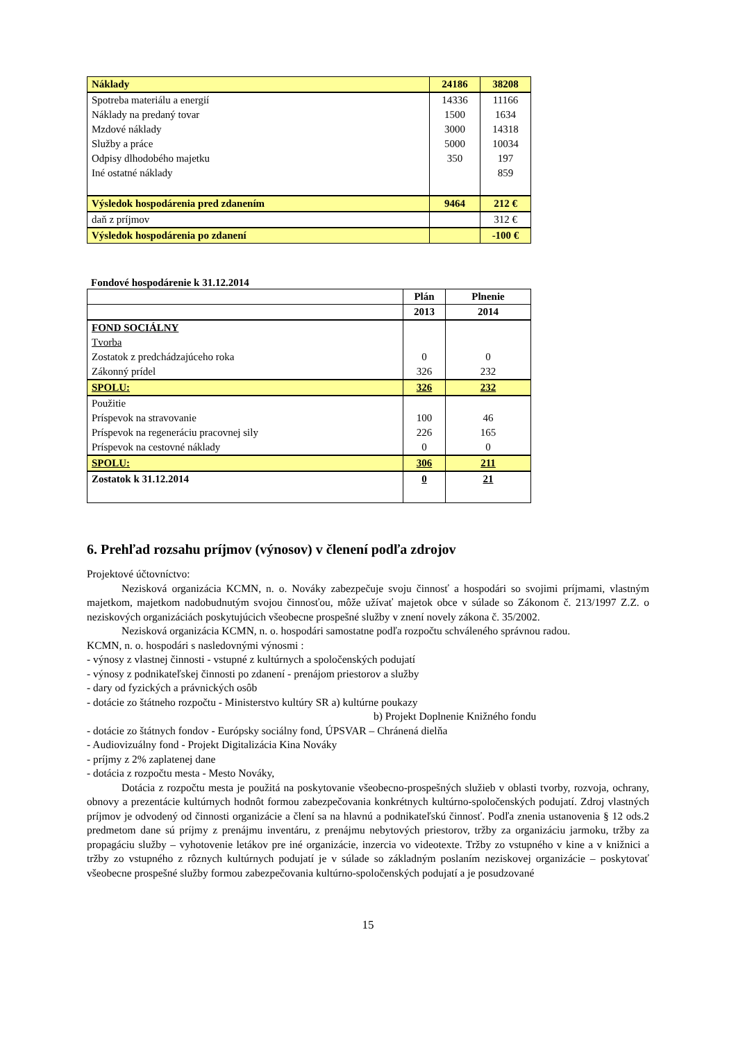| Náklady | 24186 | 38208 |
| Spotreba materiálu a energií | 14336 | 11166 |
| Náklady na predaný tovar | 1500 | 1634 |
| Mzdové náklady | 3000 | 14318 |
| Služby a práce | 5000 | 10034 |
| Odpisy dlhodobého majetku | 350 | 197 |
| Iné ostatné náklady | | 859 |
| Výsledok hospodárenia pred zdanením | 9464 | 212 € |
| daň z príjmov | | 312 € |
| Výsledok hospodárenia po zdanení | | -100 € |
Fondové hospodárenie k 31.12.2014
| | Plán | Plnenie |
| | 2013 | 2014 |
| FOND SOCIÁLNY | | |
| Tvorba | | |
| Zostatok z predchádzajúceho roka | 0 | 0 |
| Zákonný prídel | 326 | 232 |
| SPOLU: | 326 | 232 |
| Použitie | | |
| Príspevok na stravovanie | 100 | 46 |
| Príspevok na regeneráciu pracovnej sily | 226 | 165 |
| Príspevok na cestovné náklady | 0 | 0 |
| SPOLU: | 306 | 211 |
| Zostatok k 31.12.2014 | 0 | 21 |
6. Prehľad rozsahu príjmov (výnosov) v členení podľa zdrojov
Projektové účtovníctvo:
Nezisková organizácia KCMN, n. o. Nováky zabezpečuje svoju činnosť a hospodári so svojimi príjmami, vlastným majetkom, majetkom nadobudnutým svojou činnosťou, môže užívať majetok obce v súlade so Zákonom č. 213/1997 Z.Z. o neziskových organizáciách poskytujúcich všeobecne prospešné služby v znení novely zákona č. 35/2002.
Nezisková organizácia KCMN, n. o. hospodári samostatne podľa rozpočtu schváleného správnou radou.
KCMN, n. o. hospodári s nasledovnými výnosmi :
- výnosy z vlastnej činnosti - vstupné z kultúrnych a spoločenských podujatí
- výnosy z podnikateľskej činnosti po zdanení - prenájom priestorov a služby
- dary od fyzických a právnických osôb
- dotácie zo štátneho rozpočtu - Ministerstvo kultúry SR a) kultúrne poukazy
b) Projekt Doplnenie Knižného fondu
- dotácie zo štátnych fondov - Európsky sociálny fond, ÚPSVAR – Chránená dielňa
- Audiovizuálny fond - Projekt Digitalizácia Kina Nováky
- príjmy z 2% zaplatenej dane
- dotácia z rozpočtu mesta - Mesto Nováky,
Dotácia z rozpočtu mesta je použitá na poskytovanie všeobecno-prospešných služieb v oblasti tvorby, rozvoja, ochrany, obnovy a prezentácie kultúrnych hodnôt formou zabezpečovania konkrétnych kultúrno-spoločenských podujatí. Zdroj vlastných príjmov je odvodený od činnosti organizácie a člení sa na hlavnú a podnikateľskú činnosť. Podľa znenia ustanovenia § 12 ods.2 predmetom dane sú príjmy z prenájmu inventáru, z prenájmu nebytových priestorov, tržby za organizáciu jarmoku, tržby za propagáciu služby – vyhotovenie letákov pre iné organizácie, inzercia vo videotexte. Tržby zo vstupného v kine a v knižnici a tržby zo vstupného z rôznych kultúrnych podujatí je v súlade so základným poslaním neziskovej organizácie – poskytovať všeobecne prospešné služby formou zabezpečovania kultúrno-spoločenských podujatí a je posudzované
15